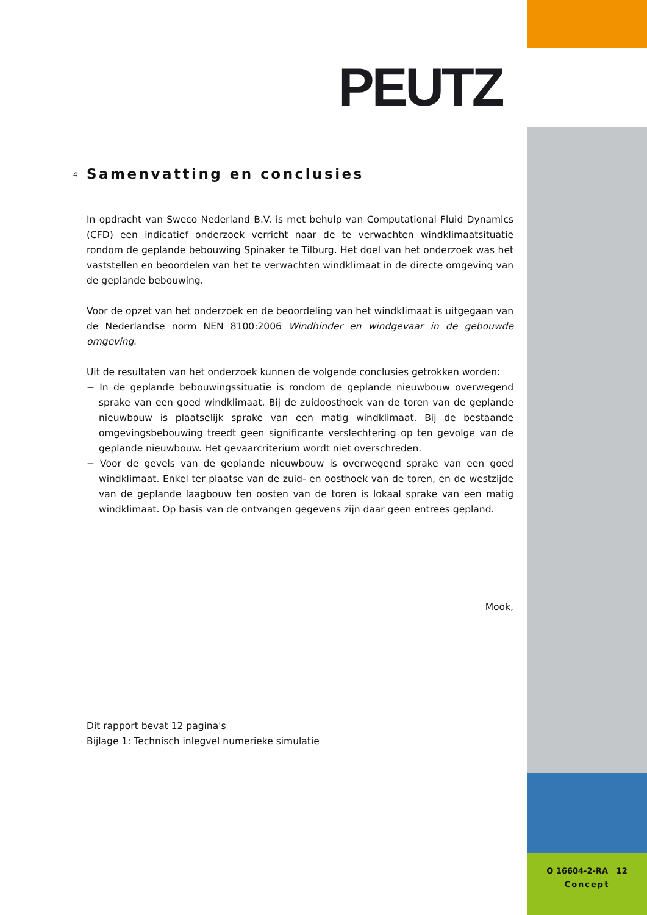PEUTZ
4 Samenvatting en conclusies
In opdracht van Sweco Nederland B.V. is met behulp van Computational Fluid Dynamics (CFD) een indicatief onderzoek verricht naar de te verwachten windklimaatsituatie rondom de geplande bebouwing Spinaker te Tilburg. Het doel van het onderzoek was het vaststellen en beoordelen van het te verwachten windklimaat in de directe omgeving van de geplande bebouwing.
Voor de opzet van het onderzoek en de beoordeling van het windklimaat is uitgegaan van de Nederlandse norm NEN 8100:2006 Windhinder en windgevaar in de gebouwde omgeving.
Uit de resultaten van het onderzoek kunnen de volgende conclusies getrokken worden:
− In de geplande bebouwingssituatie is rondom de geplande nieuwbouw overwegend sprake van een goed windklimaat. Bij de zuidoosthoek van de toren van de geplande nieuwbouw is plaatselijk sprake van een matig windklimaat. Bij de bestaande omgevingsbebouwing treedt geen significante verslechtering op ten gevolge van de geplande nieuwbouw. Het gevaarcriterium wordt niet overschreden.
− Voor de gevels van de geplande nieuwbouw is overwegend sprake van een goed windklimaat. Enkel ter plaatse van de zuid- en oosthoek van de toren, en de westzijde van de geplande laagbouw ten oosten van de toren is lokaal sprake van een matig windklimaat. Op basis van de ontvangen gegevens zijn daar geen entrees gepland.
Mook,
Dit rapport bevat 12 pagina's
Bijlage 1: Technisch inlegvel numerieke simulatie
O 16604-2-RA 12
Concept